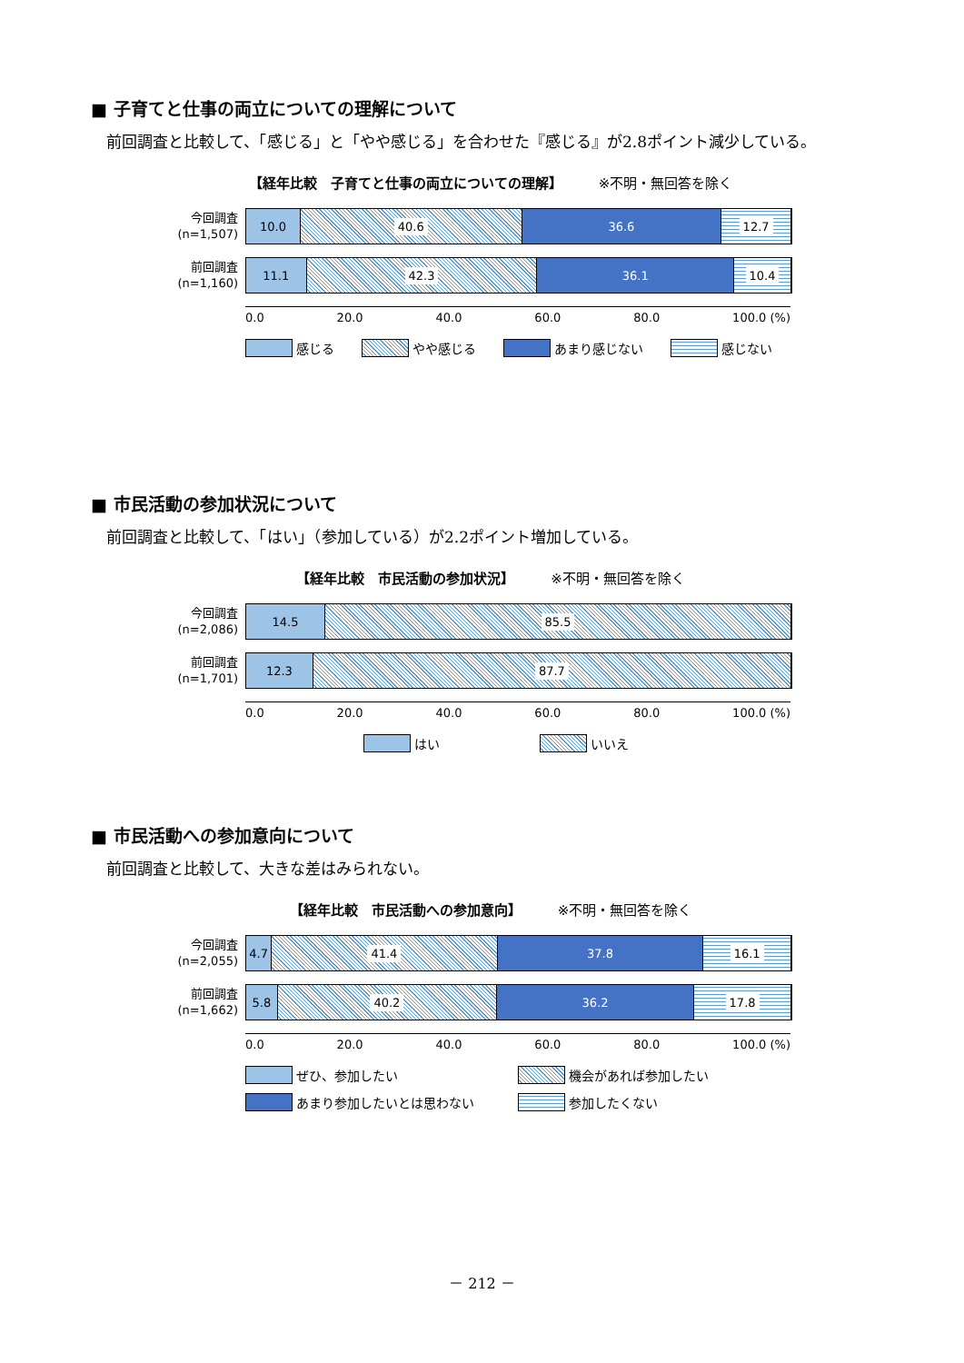■ 子育てと仕事の両立についての理解について
　前回調査と比較して、「感じる」と「やや感じる」を合わせた『感じる』が2.8ポイント減少している。
【経年比較　子育てと仕事の両立についての理解】 ※不明・無回答を除く
今回調査
(n=1,507)
10.0 40.6 36.6 12.7
前回調査
(n=1,160)
11.1 42.3 36.1 10.4
0.0 20.0 40.0 60.0 80.0 100.0 (%)
感じる やや感じる あまり感じない 感じない
■ 市民活動の参加状況について
　前回調査と比較して、「はい」（参加している）が2.2ポイント増加している。
【経年比較　市民活動の参加状況】 ※不明・無回答を除く
今回調査
(n=2,086)
14.5 85.5
前回調査
(n=1,701)
12.3 87.7
0.0 20.0 40.0 60.0 80.0 100.0 (%)
はい いいえ
■ 市民活動への参加意向について
　前回調査と比較して、大きな差はみられない。
【経年比較　市民活動への参加意向】 ※不明・無回答を除く
今回調査
(n=2,055)
4.7 41.4 37.8 16.1
前回調査
(n=1,662)
5.8 40.2 36.2 17.8
0.0 20.0 40.0 60.0 80.0 100.0 (%)
ぜひ、参加したい 機会があれば参加したい あまり参加したいとは思わない 参加したくない
－ 212 －